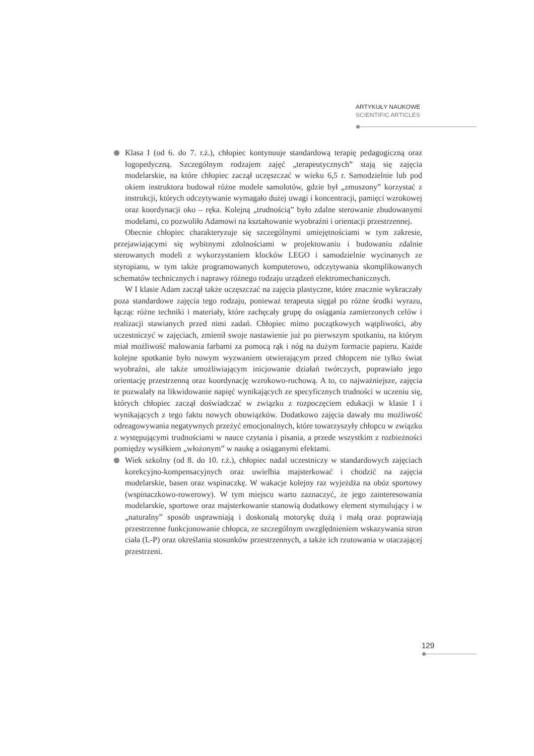ARTYKUŁY NAUKOWE
SCIENTIFIC ARTICLES
Klasa I (od 6. do 7. r.ż.), chłopiec kontynuuje standardową terapię pedagogiczną oraz logopedyczną. Szczególnym rodzajem zajęć „terapeutycznych” stają się zajęcia modelarskie, na które chłopiec zaczął uczęszczać w wieku 6,5 r. Samodzielnie lub pod okiem instruktora budował różne modele samolotów, gdzie był „zmuszony” korzystać z instrukcji, których odczytywanie wymagało dużej uwagi i koncentracji, pamięci wzrokowej oraz koordynacji oko – ręka. Kolejną „trudnością” było zdalne sterowanie zbudowanymi modelami, co pozwoliło Adamowi na kształtowanie wyobraźni i orientacji przestrzennej.
Obecnie chłopiec charakteryzuje się szczególnymi umiejętnościami w tym zakresie, przejawiającymi się wybitnymi zdolnościami w projektowaniu i budowaniu zdalnie sterowanych modeli z wykorzystaniem klocków LEGO i samodzielnie wycinanych ze styropianu, w tym także programowanych komputerowo, odczytywania skomplikowanych schematów technicznych i naprawy różnego rodzaju urządzeń elektromechanicznych.
W I klasie Adam zaczął także uczęszczać na zajęcia plastyczne, które znacznie wykraczały poza standardowe zajęcia tego rodzaju, ponieważ terapeuta sięgał po różne środki wyrazu, łącząc różne techniki i materiały, które zachęcały grupę do osiągania zamierzonych celów i realizacji stawianych przed nimi zadań. Chłopiec mimo początkowych wątpliwości, aby uczestniczyć w zajęciach, zmienił swoje nastawienie już po pierwszym spotkaniu, na którym miał możliwość malowania farbami za pomocą rąk i nóg na dużym formacie papieru. Każde kolejne spotkanie było nowym wyzwaniem otwierającym przed chłopcem nie tylko świat wyobraźni, ale także umożliwiającym inicjowanie działań twórczych, poprawiało jego orientację przestrzenną oraz koordynację wzrokowo-ruchową. A to, co najważniejsze, zajęcia te pozwalały na likwidowanie napięć wynikających ze specyficznych trudności w uczeniu się, których chłopiec zaczął doświadczać w związku z rozpoczęciem edukacji w klasie I i wynikających z tego faktu nowych obowiązków. Dodatkowo zajęcia dawały mu możliwość odreagowywania negatywnych przeżyć emocjonalnych, które towarzyszyły chłopcu w związku z występującymi trudnościami w nauce czytania i pisania, a przede wszystkim z rozbieżności pomiędzy wysiłkiem „włożonym” w naukę a osiąganymi efektami.
Wiek szkolny (od 8. do 10. r.ż.), chłopiec nadal uczestniczy w standardowych zajęciach korekcyjno-kompensacyjnych oraz uwielbia majsterkować i chodzić na zajęcia modelarskie, basen oraz wspinaczkę. W wakacje kolejny raz wyjeżdża na obóz sportowy (wspinaczkowo-rowerowy). W tym miejscu warto zaznaczyć, że jego zainteresowania modelarskie, sportowe oraz majsterkowanie stanowią dodatkowy element stymulujący i w „naturalny” sposób usprawniają i doskonalą motorykę dużą i małą oraz poprawiają przestrzenne funkcjonowanie chłopca, ze szczególnym uwzględnieniem wskazywania stron ciała (L-P) oraz określania stosunków przestrzennych, a także ich rzutowania w otaczającej przestrzeni.
129